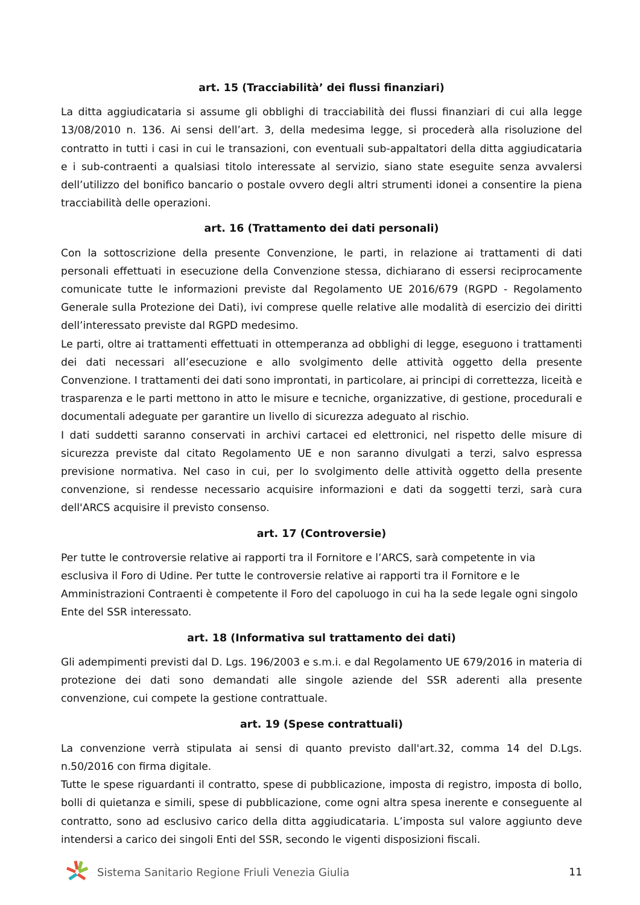art. 15 (Tracciabilità’ dei flussi finanziari)
La ditta aggiudicataria si assume gli obblighi di tracciabilità dei flussi finanziari di cui alla legge 13/08/2010 n. 136. Ai sensi dell’art. 3, della medesima legge, si procederà alla risoluzione del contratto in tutti i casi in cui le transazioni, con eventuali sub-appaltatori della ditta aggiudicataria e i sub-contraenti a qualsiasi titolo interessate al servizio, siano state eseguite senza avvalersi dell’utilizzo del bonifico bancario o postale ovvero degli altri strumenti idonei a consentire la piena tracciabilità delle operazioni.
art. 16 (Trattamento dei dati personali)
Con la sottoscrizione della presente Convenzione, le parti, in relazione ai trattamenti di dati personali effettuati in esecuzione della Convenzione stessa, dichiarano di essersi reciprocamente comunicate tutte le informazioni previste dal Regolamento UE 2016/679 (RGPD - Regolamento Generale sulla Protezione dei Dati), ivi comprese quelle relative alle modalità di esercizio dei diritti dell’interessato previste dal RGPD medesimo.
Le parti, oltre ai trattamenti effettuati in ottemperanza ad obblighi di legge, eseguono i trattamenti dei dati necessari all’esecuzione e allo svolgimento delle attività oggetto della presente Convenzione. I trattamenti dei dati sono improntati, in particolare, ai principi di correttezza, liceità e trasparenza e le parti mettono in atto le misure e tecniche, organizzative, di gestione, procedurali e documentali adeguate per garantire un livello di sicurezza adeguato al rischio.
I dati suddetti saranno conservati in archivi cartacei ed elettronici, nel rispetto delle misure di sicurezza previste dal citato Regolamento UE e non saranno divulgati a terzi, salvo espressa previsione normativa. Nel caso in cui, per lo svolgimento delle attività oggetto della presente convenzione, si rendesse necessario acquisire informazioni e dati da soggetti terzi, sarà cura dell'ARCS acquisire il previsto consenso.
art. 17 (Controversie)
Per tutte le controversie relative ai rapporti tra il Fornitore e l’ARCS, sarà competente in via esclusiva il Foro di Udine. Per tutte le controversie relative ai rapporti tra il Fornitore e le Amministrazioni Contraenti è competente il Foro del capoluogo in cui ha la sede legale ogni singolo Ente del SSR interessato.
art. 18 (Informativa sul trattamento dei dati)
Gli adempimenti previsti dal D. Lgs. 196/2003 e s.m.i. e dal Regolamento UE 679/2016 in materia di protezione dei dati sono demandati alle singole aziende del SSR aderenti alla presente convenzione, cui compete la gestione contrattuale.
art. 19 (Spese contrattuali)
La convenzione verrà stipulata ai sensi di quanto previsto dall'art.32, comma 14 del D.Lgs. n.50/2016 con firma digitale.
Tutte le spese riguardanti il contratto, spese di pubblicazione, imposta di registro, imposta di bollo, bolli di quietanza e simili, spese di pubblicazione, come ogni altra spesa inerente e conseguente al contratto, sono ad esclusivo carico della ditta aggiudicataria. L’imposta sul valore aggiunto deve intendersi a carico dei singoli Enti del SSR, secondo le vigenti disposizioni fiscali.
Sistema Sanitario Regione Friuli Venezia Giulia
11